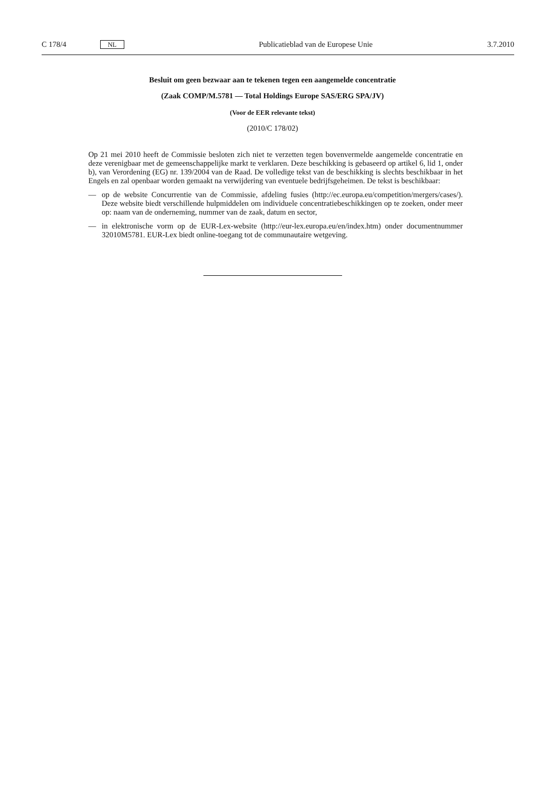C 178/4 NL Publicatieblad van de Europese Unie 3.7.2010
Besluit om geen bezwaar aan te tekenen tegen een aangemelde concentratie
(Zaak COMP/M.5781 — Total Holdings Europe SAS/ERG SPA/JV)
(Voor de EER relevante tekst)
(2010/C 178/02)
Op 21 mei 2010 heeft de Commissie besloten zich niet te verzetten tegen bovenvermelde aangemelde concentratie en deze verenigbaar met de gemeenschappelijke markt te verklaren. Deze beschikking is gebaseerd op artikel 6, lid 1, onder b), van Verordening (EG) nr. 139/2004 van de Raad. De volledige tekst van de beschikking is slechts beschikbaar in het Engels en zal openbaar worden gemaakt na verwijdering van eventuele bedrijfsgeheimen. De tekst is beschikbaar:
— op de website Concurrentie van de Commissie, afdeling fusies (http://ec.europa.eu/competition/mergers/cases/). Deze website biedt verschillende hulpmiddelen om individuele concentratiebeschikkingen op te zoeken, onder meer op: naam van de onderneming, nummer van de zaak, datum en sector,
— in elektronische vorm op de EUR-Lex-website (http://eur-lex.europa.eu/en/index.htm) onder documentnummer 32010M5781. EUR-Lex biedt online-toegang tot de communautaire wetgeving.